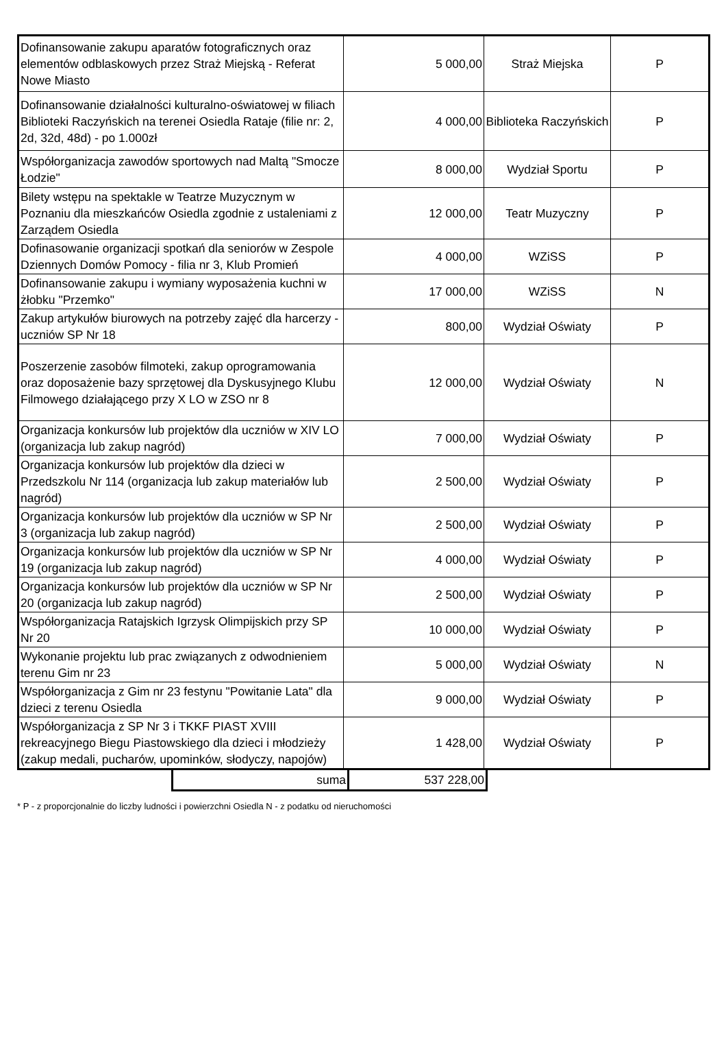| Dofinansowanie zakupu aparatów fotograficznych oraz elementów odblaskowych przez Straż Miejską - Referat Nowe Miasto | 5 000,00 | Straż Miejska | P |
| Dofinansowanie działalności kulturalno-oświatowej w filiach Biblioteki Raczyńskich na terenei Osiedla Rataje (filie nr: 2, 2d, 32d, 48d) - po 1.000zł | 4 000,00 | Biblioteka Raczyńskich | P |
| Współorganizacja zawodów sportowych nad Maltą "Smocze Łodzie" | 8 000,00 | Wydział Sportu | P |
| Bilety wstępu na spektakle w Teatrze Muzycznym w Poznaniu dla mieszkańców Osiedla zgodnie z ustaleniami z Zarządem Osiedla | 12 000,00 | Teatr Muzyczny | P |
| Dofinasowanie organizacji spotkań dla seniorów w Zespole Dziennych Domów Pomocy - filia nr 3, Klub Promień | 4 000,00 | WZiSS | P |
| Dofinansowanie zakupu i wymiany wyposażenia kuchni w żłobku "Przemko" | 17 000,00 | WZiSS | N |
| Zakup artykułów biurowych na potrzeby zajęć dla harcerzy - uczniów SP Nr 18 | 800,00 | Wydział Oświaty | P |
| Poszerzenie zasobów filmoteki, zakup oprogramowania oraz doposażenie bazy sprzętowej dla Dyskusyjnego Klubu Filmowego działającego przy X LO w ZSO nr 8 | 12 000,00 | Wydział Oświaty | N |
| Organizacja konkursów lub projektów dla uczniów w XIV LO (organizacja lub zakup nagród) | 7 000,00 | Wydział Oświaty | P |
| Organizacja konkursów lub projektów dla dzieci w Przedszkolu Nr 114 (organizacja lub zakup materiałów lub nagród) | 2 500,00 | Wydział Oświaty | P |
| Organizacja konkursów lub projektów dla uczniów w SP Nr 3 (organizacja lub zakup nagród) | 2 500,00 | Wydział Oświaty | P |
| Organizacja konkursów lub projektów dla uczniów w SP Nr 19 (organizacja lub zakup nagród) | 4 000,00 | Wydział Oświaty | P |
| Organizacja konkursów lub projektów dla uczniów w SP Nr 20 (organizacja lub zakup nagród) | 2 500,00 | Wydział Oświaty | P |
| Współorganizacja Ratajskich Igrzysk Olimpijskich przy SP Nr 20 | 10 000,00 | Wydział Oświaty | P |
| Wykonanie projektu lub prac związanych z odwodnieniem terenu Gim nr 23 | 5 000,00 | Wydział Oświaty | N |
| Współorganizacja z Gim nr 23 festynu "Powitanie Lata" dla dzieci z terenu Osiedla | 9 000,00 | Wydział Oświaty | P |
| Współorganizacja z SP Nr 3 i TKKF PIAST XVIII rekreacyjnego Biegu Piastowskiego dla dzieci i młodzieży (zakup medali, pucharów, upominków, słodyczy, napojów) | 1 428,00 | Wydział Oświaty | P |
| suma | 537 228,00 |
* P - z proporcjonalnie do liczby ludności i powierzchni Osiedla N - z podatku od nieruchomości